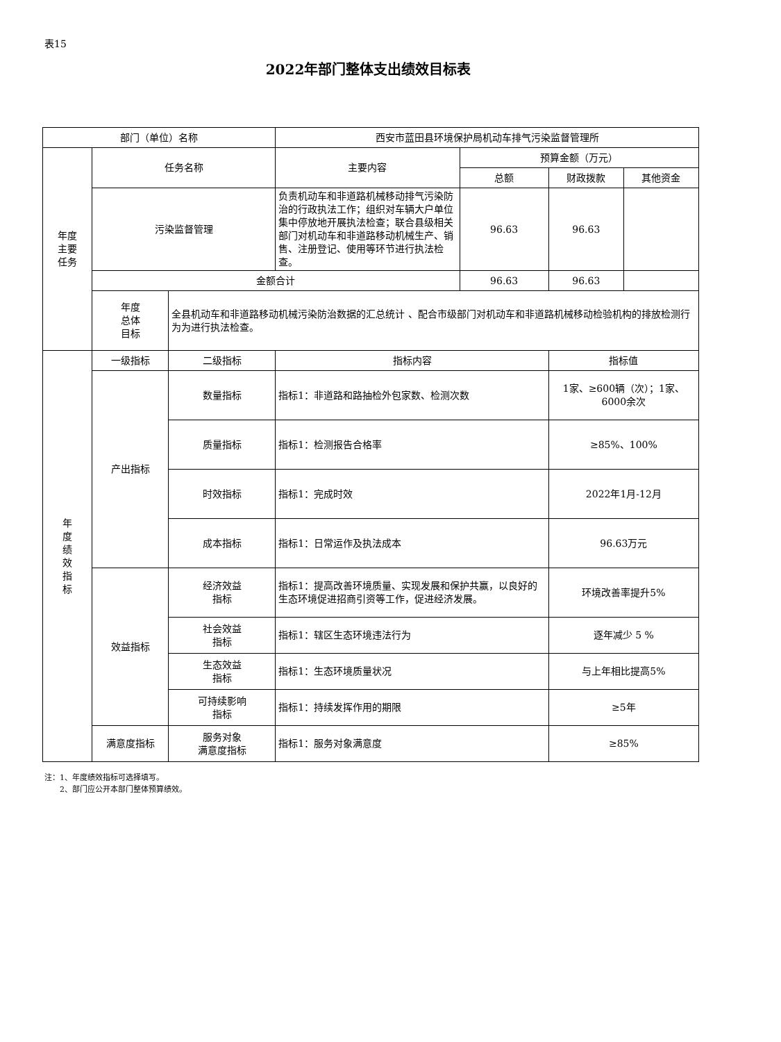表15
2022年部门整体支出绩效目标表
| 部门（单位）名称 | | | 西安市蓝田县环境保护局机动车排气污染监督管理所 | | | |
| 年度 主要 任务 | 任务名称 | | 主要内容 | 预算金额（万元） | | |
| | | | | 总额 | 财政拨款 | 其他资金 |
| | 污染监督管理 | | 负责机动车和非道路机械移动排气污染防治的行政执法工作；组织对车辆大户单位集中停放地开展执法检查；联合县级相关部门对机动车和非道路移动机械生产、销售、注册登记、使用等环节进行执法检查。 | 96.63 | 96.63 | |
| | 金额合计 | | | 96.63 | 96.63 | |
| | 年度 总体 目标 | 全县机动车和非道路移动机械污染防治数据的汇总统计 、配合市级部门对机动车和非道路机械移动检验机构的排放检测行为为进行执法检查。 | | | | |
| 年 度 绩 效 指 标 | 一级指标 | 二级指标 | 指标内容 | | 指标值 | |
| | 产出指标 | 数量指标 | 指标1：非道路和路抽检外包家数、检测次数 | | 1家、≥600辆（次）；1家、6000余次 | |
| | | 质量指标 | 指标1：检测报告合格率 | | ≥85%、100% | |
| | | 时效指标 | 指标1：完成时效 | | 2022年1月-12月 | |
| | | 成本指标 | 指标1：日常运作及执法成本 | | 96.63万元 | |
| | 效益指标 | 经济效益 指标 | 指标1：提高改善环境质量、实现发展和保护共赢，以良好的生态环境促进招商引资等工作，促进经济发展。 | | 环境改善率提升5% | |
| | | 社会效益 指标 | 指标1：辖区生态环境违法行为 | | 逐年减少 5 % | |
| | | 生态效益 指标 | 指标1：生态环境质量状况 | | 与上年相比提高5% | |
| | | 可持续影响 指标 | 指标1：持续发挥作用的期限 | | ≥5年 | |
| | 满意度指标 | 服务对象 满意度指标 | 指标1：服务对象满意度 | | ≥85% | |
注：1、年度绩效指标可选择填写。
  2、部门应公开本部门整体预算绩效。